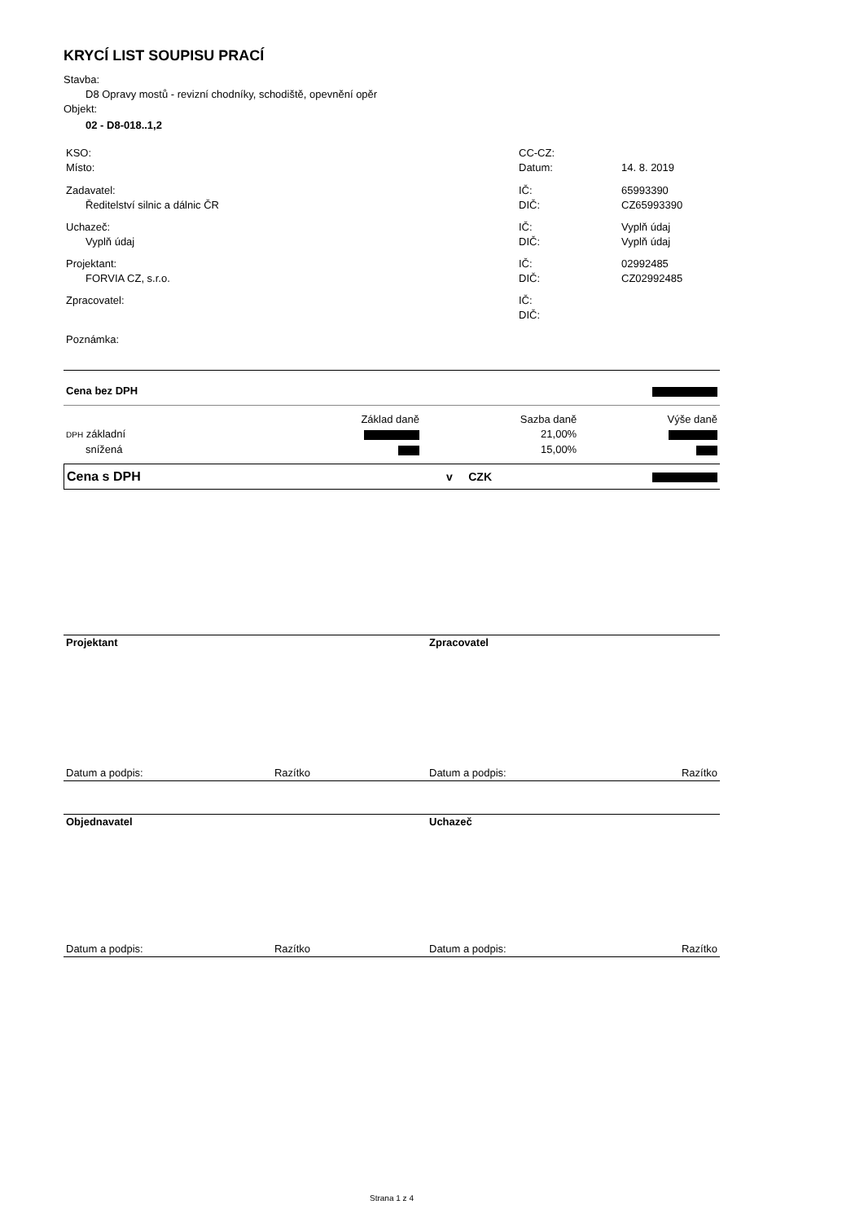KRYCÍ LIST SOUPISU PRACÍ
Stavba:
D8 Opravy mostů - revizní chodníky, schodiště, opevnění opěr
Objekt:
02 - D8-018..1,2
| KSO: | CC-CZ: | |
| Místo: | Datum: | 14. 8. 2019 |
| Zadavatel: | IČ: | 65993390 |
| Ředitelství silnic a dálnic ČR | DIČ: | CZ65993390 |
| Uchazeč: | IČ: | Vyplň údaj |
| Vyplň údaj | DIČ: | Vyplň údaj |
| Projektant: | IČ: | 02992485 |
| FORVIA CZ, s.r.o. | DIČ: | CZ02992485 |
| Zpracovatel: | IČ: | |
| | DIČ: | |
| Poznámka: | | |
| Cena bez DPH | | | |
| | Základ daně | Sazba daně | Výše daně |
| DPH základní | | 21,00% | |
| snížená | | 15,00% | |
| Cena s DPH | v CZK | |
| Projektant | Zpracovatel | |
| Datum a podpis: Razítko | Datum a podpis: | Razítko |
| Objednavatel | Uchazeč | |
| Datum a podpis: Razítko | Datum a podpis: | Razítko |
Strana 1 z 4